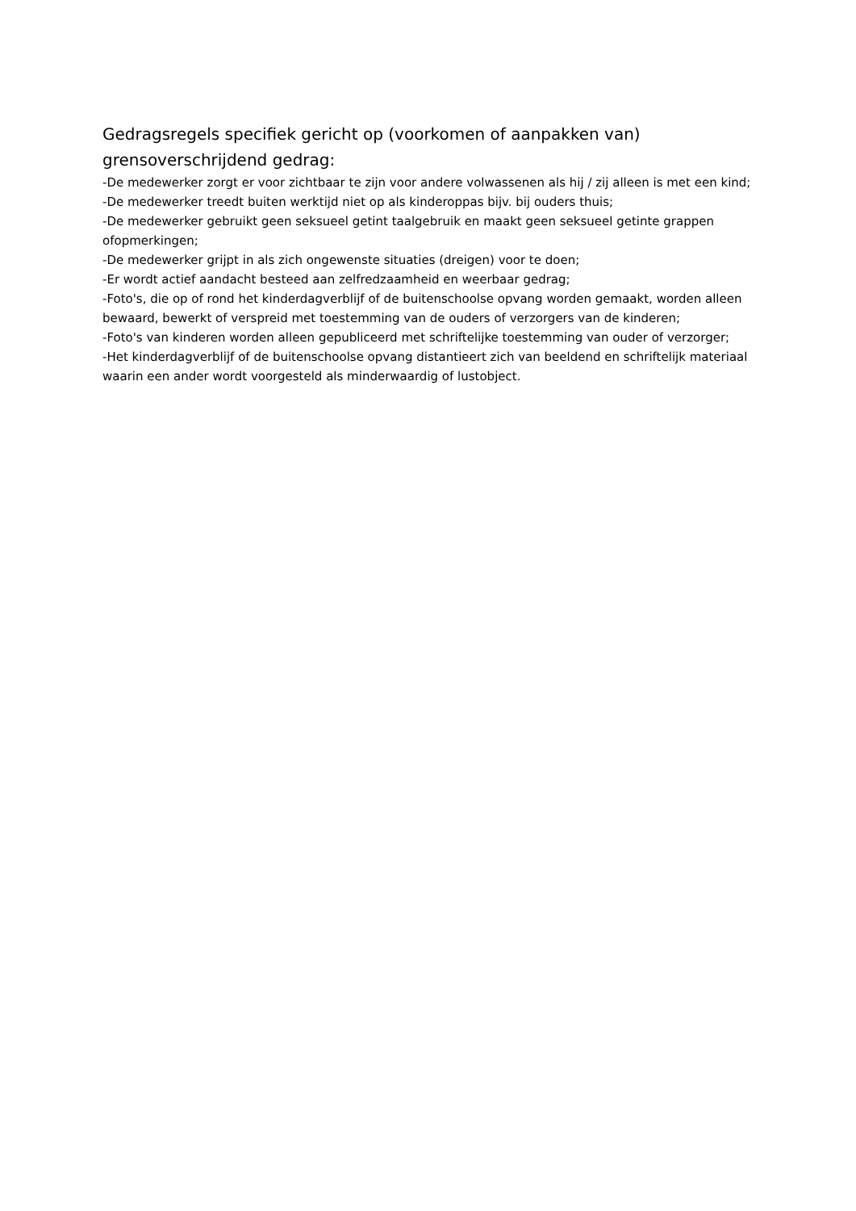Gedragsregels specifiek gericht op (voorkomen of aanpakken van) grensoverschrijdend gedrag:
-De medewerker zorgt er voor zichtbaar te zijn voor andere volwassenen als hij / zij alleen is met een kind;
-De medewerker treedt buiten werktijd niet op als kinderoppas bijv. bij ouders thuis;
-De medewerker gebruikt geen seksueel getint taalgebruik en maakt geen seksueel getinte grappen ofopmerkingen;
-De medewerker grijpt in als zich ongewenste situaties (dreigen) voor te doen;
-Er wordt actief aandacht besteed aan zelfredzaamheid en weerbaar gedrag;
-Foto's, die op of rond het kinderdagverblijf of de buitenschoolse opvang worden gemaakt, worden alleen bewaard, bewerkt of verspreid met toestemming van de ouders of verzorgers van de kinderen;
-Foto's van kinderen worden alleen gepubliceerd met schriftelijke toestemming van ouder of verzorger;
-Het kinderdagverblijf of de buitenschoolse opvang distantieert zich van beeldend en schriftelijk materiaal waarin een ander wordt voorgesteld als minderwaardig of lustobject.